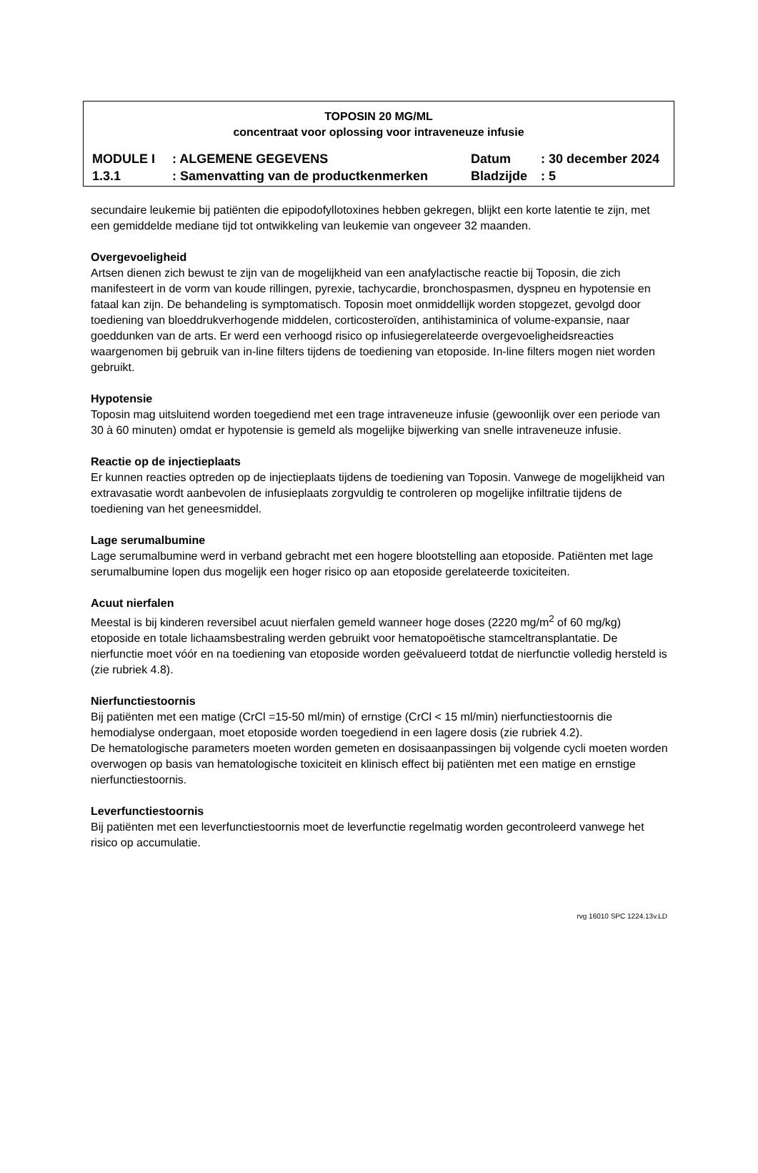TOPOSIN 20 MG/ML
concentraat voor oplossing voor intraveneuze infusie
| MODULE I | : ALGEMENE GEGEVENS | Datum | : 30 december 2024 |
| 1.3.1 | : Samenvatting van de productkenmerken | Bladzijde | : 5 |
secundaire leukemie bij patiënten die epipodofyllotoxines hebben gekregen, blijkt een korte latentie te zijn, met een gemiddelde mediane tijd tot ontwikkeling van leukemie van ongeveer 32 maanden.
Overgevoeligheid
Artsen dienen zich bewust te zijn van de mogelijkheid van een anafylactische reactie bij Toposin, die zich manifesteert in de vorm van koude rillingen, pyrexie, tachycardie, bronchospasmen, dyspneu en hypotensie en fataal kan zijn. De behandeling is symptomatisch. Toposin moet onmiddellijk worden stopgezet, gevolgd door toediening van bloeddrukverhogende middelen, corticosteroïden, antihistaminica of volume-expansie, naar goeddunken van de arts. Er werd een verhoogd risico op infusiegerelateerde overgevoeligheidsreacties waargenomen bij gebruik van in-line filters tijdens de toediening van etoposide. In-line filters mogen niet worden gebruikt.
Hypotensie
Toposin mag uitsluitend worden toegediend met een trage intraveneuze infusie (gewoonlijk over een periode van 30 à 60 minuten) omdat er hypotensie is gemeld als mogelijke bijwerking van snelle intraveneuze infusie.
Reactie op de injectieplaats
Er kunnen reacties optreden op de injectieplaats tijdens de toediening van Toposin. Vanwege de mogelijkheid van extravasatie wordt aanbevolen de infusieplaats zorgvuldig te controleren op mogelijke infiltratie tijdens de toediening van het geneesmiddel.
Lage serumalbumine
Lage serumalbumine werd in verband gebracht met een hogere blootstelling aan etoposide. Patiënten met lage serumalbumine lopen dus mogelijk een hoger risico op aan etoposide gerelateerde toxiciteiten.
Acuut nierfalen
Meestal is bij kinderen reversibel acuut nierfalen gemeld wanneer hoge doses (2220 mg/m<sup>2</sup> of 60 mg/kg) etoposide en totale lichaamsbestraling werden gebruikt voor hematopoëtische stamceltransplantatie. De nierfunctie moet vóór en na toediening van etoposide worden geëvalueerd totdat de nierfunctie volledig hersteld is (zie rubriek 4.8).
Nierfunctiestoornis
Bij patiënten met een matige (CrCl =15-50 ml/min) of ernstige (CrCl < 15 ml/min) nierfunctiestoornis die hemodialyse ondergaan, moet etoposide worden toegediend in een lagere dosis (zie rubriek 4.2).
De hematologische parameters moeten worden gemeten en dosisaanpassingen bij volgende cycli moeten worden overwogen op basis van hematologische toxiciteit en klinisch effect bij patiënten met een matige en ernstige nierfunctiestoornis.
Leverfunctiestoornis
Bij patiënten met een leverfunctiestoornis moet de leverfunctie regelmatig worden gecontroleerd vanwege het risico op accumulatie.
rvg 16010 SPC 1224.13v.LD